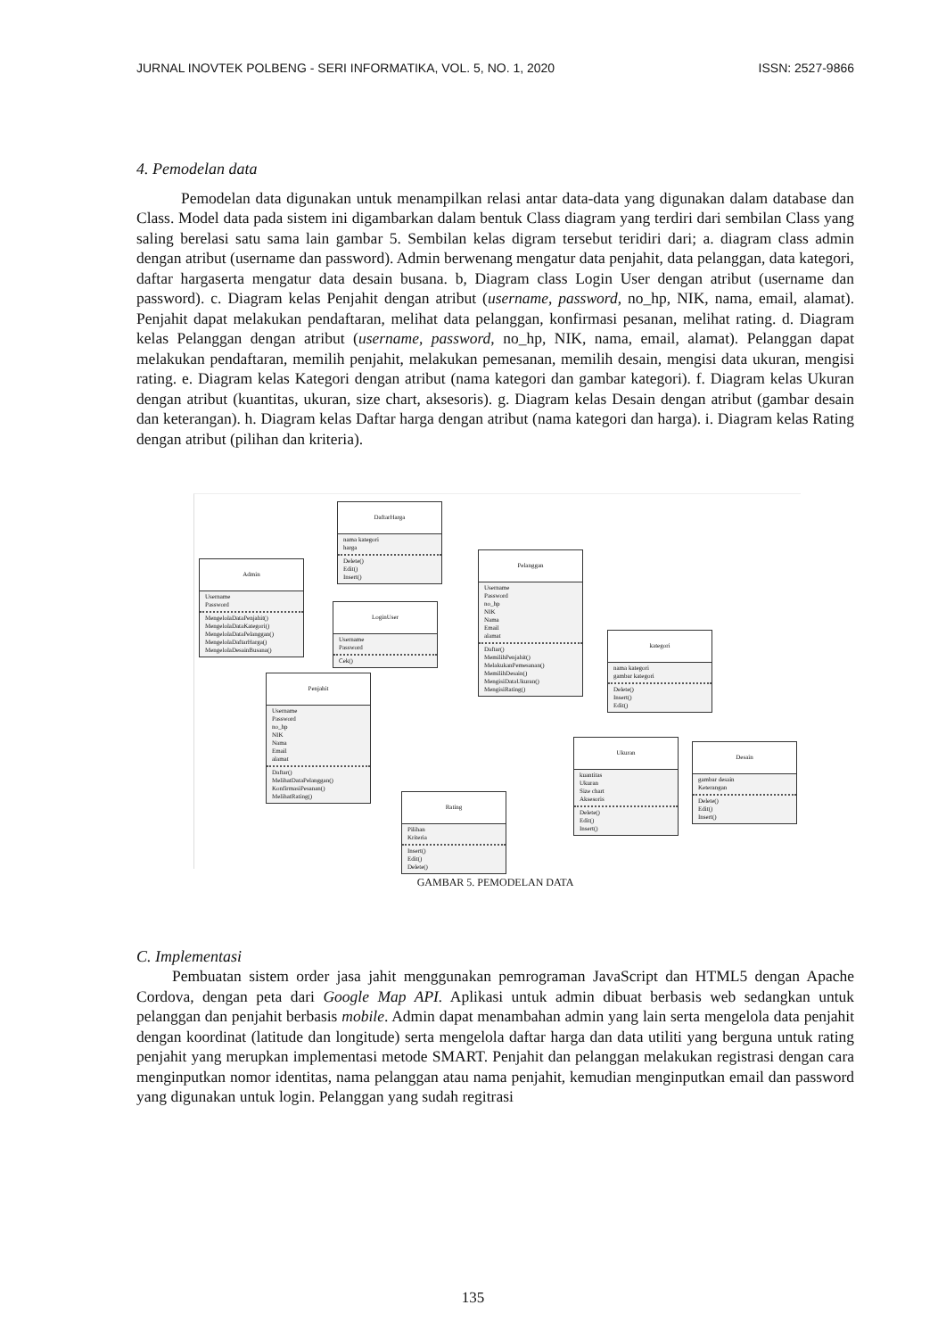JURNAL INOVTEK POLBENG - SERI INFORMATIKA, VOL. 5, NO. 1, 2020 ISSN: 2527-9866
4. Pemodelan data
Pemodelan data digunakan untuk menampilkan relasi antar data-data yang digunakan dalam database dan Class. Model data pada sistem ini digambarkan dalam bentuk Class diagram yang terdiri dari sembilan Class yang saling berelasi satu sama lain gambar 5. Sembilan kelas digram tersebut teridiri dari; a. diagram class admin dengan atribut (username dan password). Admin berwenang mengatur data penjahit, data pelanggan, data kategori, daftar hargaserta mengatur data desain busana. b, Diagram class Login User dengan atribut (username dan password). c. Diagram kelas Penjahit dengan atribut (username, password, no_hp, NIK, nama, email, alamat). Penjahit dapat melakukan pendaftaran, melihat data pelanggan, konfirmasi pesanan, melihat rating. d. Diagram kelas Pelanggan dengan atribut (username, password, no_hp, NIK, nama, email, alamat). Pelanggan dapat melakukan pendaftaran, memilih penjahit, melakukan pemesanan, memilih desain, mengisi data ukuran, mengisi rating. e. Diagram kelas Kategori dengan atribut (nama kategori dan gambar kategori). f. Diagram kelas Ukuran dengan atribut (kuantitas, ukuran, size chart, aksesoris). g. Diagram kelas Desain dengan atribut (gambar desain dan keterangan). h. Diagram kelas Daftar harga dengan atribut (nama kategori dan harga). i. Diagram kelas Rating dengan atribut (pilihan dan kriteria).
DaftarHarga
nama kategori
harga
Delete()
Edit()
Insert()
Admin
Username
Password
MengelolaDataPenjahit()
MengelolaDataKategori()
MengelolaDataPelanggan()
MengelolaDaftarHarga()
MengelolaDesainBusana()
LoginUser
Username
Password
Cek()
Pelanggan
Username
Password
no_hp
NIK
Nama
Email
alamat
Daftar()
MemilihPenjahit()
MelakukanPemesanan()
MemilihDesain()
MengisiDataUkuran()
MengisiRating()
kategori
nama kategori
gambar kategori
Delete()
Insert()
Edit()
Penjahit
Username
Password
no_hp
NIK
Nama
Email
alamat
Daftar()
MelihatDataPelanggan()
KonfirmasiPesanan()
MelihatRating()
Ukuran
kuantitas
Ukuran
Size chart
Aksesoris
Delete()
Edit()
Insert()
Desain
gambar desain
Keterangan
Delete()
Edit()
Insert()
Rating
Pilihan
Kriteria
Insert()
Edit()
Delete()
GAMBAR 5. PEMODELAN DATA
C. Implementasi
Pembuatan sistem order jasa jahit menggunakan pemrograman JavaScript dan HTML5 dengan Apache Cordova, dengan peta dari Google Map API. Aplikasi untuk admin dibuat berbasis web sedangkan untuk pelanggan dan penjahit berbasis mobile. Admin dapat menambahan admin yang lain serta mengelola data penjahit dengan koordinat (latitude dan longitude) serta mengelola daftar harga dan data utiliti yang berguna untuk rating penjahit yang merupkan implementasi metode SMART. Penjahit dan pelanggan melakukan registrasi dengan cara menginputkan nomor identitas, nama pelanggan atau nama penjahit, kemudian menginputkan email dan password yang digunakan untuk login. Pelanggan yang sudah regitrasi
135